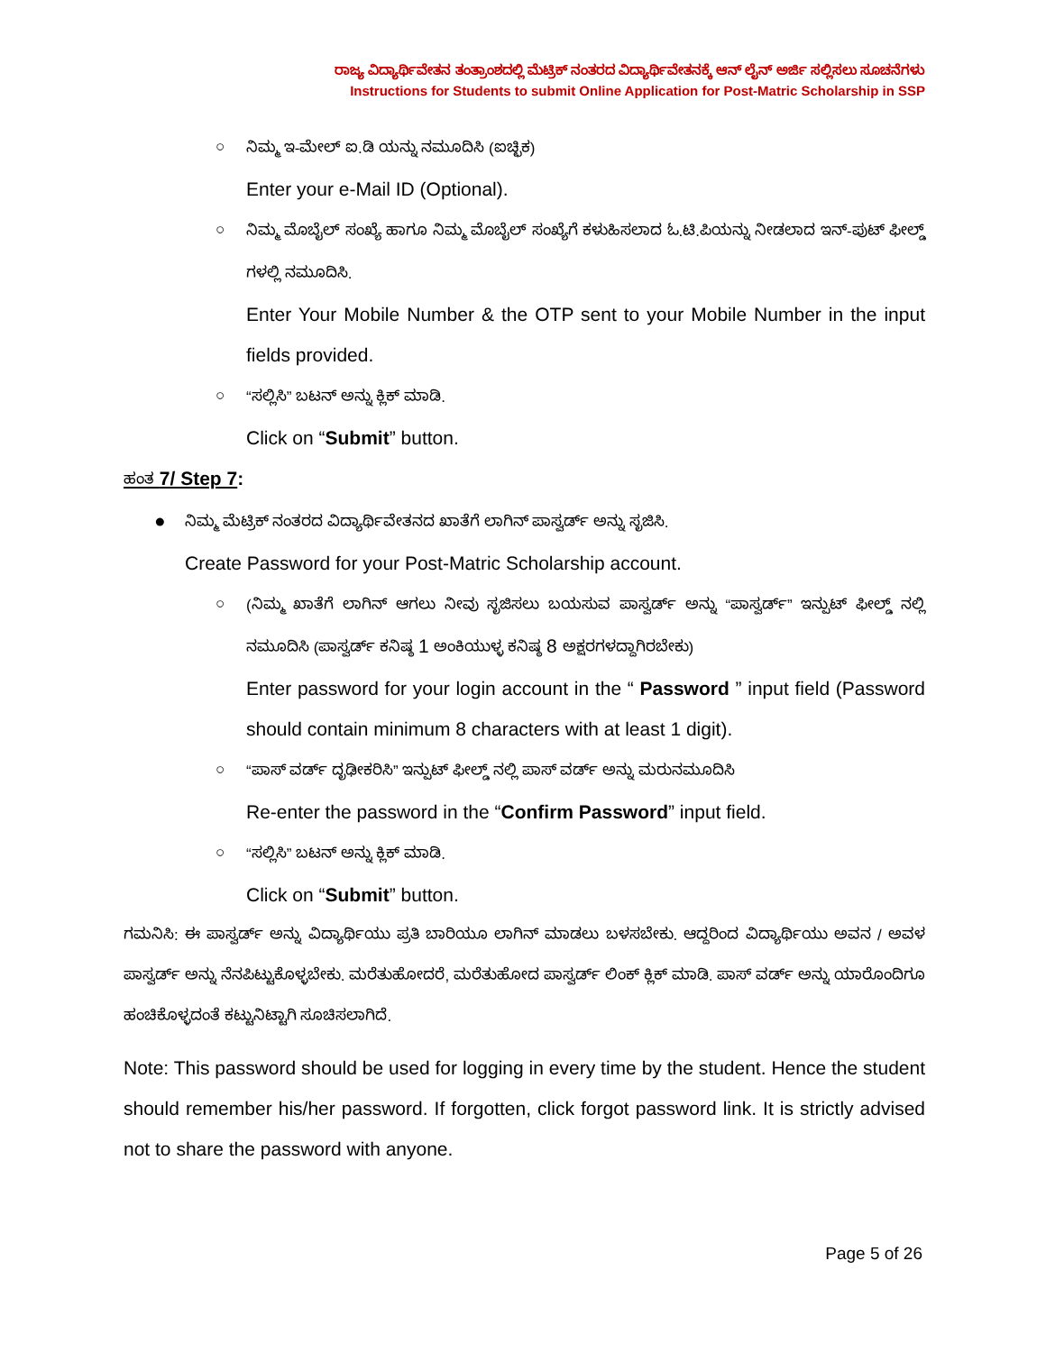ರಾಜ್ಯ ವಿದ್ಯಾರ್ಥಿವೇತನ ತಂತ್ರಾಂಶದಲ್ಲಿ ಮೆಟ್ರಿಕ್ ನಂತರದ ವಿದ್ಯಾರ್ಥಿವೇತನಕ್ಕೆ ಆನ್ ಲೈನ್ ಅರ್ಜಿ ಸಲ್ಲಿಸಲು ಸೂಚನೆಗಳು
Instructions for Students to submit Online Application for Post-Matric Scholarship in SSP
○ ನಿಮ್ಮ ಇ-ಮೇಲ್ ಐ.ಡಿ ಯನ್ನು ನಮೂದಿಸಿ (ಐಚ್ಛಿಕ)
Enter your e-Mail ID (Optional).
○ ನಿಮ್ಮ ಮೊಬೈಲ್ ಸಂಖ್ಯೆ ಹಾಗೂ ನಿಮ್ಮ ಮೊಬೈಲ್ ಸಂಖ್ಯೆಗೆ ಕಳುಹಿಸಲಾದ ಓ.ಟಿ.ಪಿಯನ್ನು ನೀಡಲಾದ ಇನ್-ಪುಟ್ ಫೀಲ್ಡ್ ಗಳಲ್ಲಿ ನಮೂದಿಸಿ.
Enter Your Mobile Number & the OTP sent to your Mobile Number in the input fields provided.
○ “ಸಲ್ಲಿಸಿ” ಬಟನ್ ಅನ್ನು ಕ್ಲಿಕ್ ಮಾಡಿ.
Click on “Submit” button.
ಹಂತ 7/ Step 7:
● ನಿಮ್ಮ ಮೆಟ್ರಿಕ್ ನಂತರದ ವಿದ್ಯಾರ್ಥಿವೇತನದ ಖಾತೆಗೆ ಲಾಗಿನ್ ಪಾಸ್ವರ್ಡ್ ಅನ್ನು ಸೃಜಿಸಿ.
Create Password for your Post-Matric Scholarship account.
○ (ನಿಮ್ಮ ಖಾತೆಗೆ ಲಾಗಿನ್ ಆಗಲು ನೀವು ಸೃಜಿಸಲು ಬಯಸುವ ಪಾಸ್ವರ್ಡ್ ಅನ್ನು “ಪಾಸ್ವರ್ಡ್” ಇನ್ಪುಟ್ ಫೀಲ್ಡ್ ನಲ್ಲಿ ನಮೂದಿಸಿ (ಪಾಸ್ವರ್ಡ್ ಕನಿಷ್ಠ 1 ಅಂಕಿಯುಳ್ಳ ಕನಿಷ್ಠ 8 ಅಕ್ಷರಗಳದ್ದಾಗಿರಬೇಕು)
Enter password for your login account in the “ Password ” input field (Password should contain minimum 8 characters with at least 1 digit).
○ “ಪಾಸ್ ವರ್ಡ್ ದೃಢೀಕರಿಸಿ” ಇನ್ಪುಟ್ ಫೀಲ್ಡ್ ನಲ್ಲಿ ಪಾಸ್ ವರ್ಡ್ ಅನ್ನು ಮರುನಮೂದಿಸಿ
Re-enter the password in the “Confirm Password” input field.
○ “ಸಲ್ಲಿಸಿ” ಬಟನ್ ಅನ್ನು ಕ್ಲಿಕ್ ಮಾಡಿ.
Click on “Submit” button.
ಗಮನಿಸಿ: ಈ ಪಾಸ್ವರ್ಡ್ ಅನ್ನು ವಿದ್ಯಾರ್ಥಿಯು ಪ್ರತಿ ಬಾರಿಯೂ ಲಾಗಿನ್ ಮಾಡಲು ಬಳಸಬೇಕು. ಆದ್ದರಿಂದ ವಿದ್ಯಾರ್ಥಿಯು ಅವನ / ಅವಳ ಪಾಸ್ವರ್ಡ್ ಅನ್ನು ನೆನಪಿಟ್ಟುಕೊಳ್ಳಬೇಕು. ಮರೆತುಹೋದರೆ, ಮರೆತುಹೋದ ಪಾಸ್ವರ್ಡ್ ಲಿಂಕ್ ಕ್ಲಿಕ್ ಮಾಡಿ. ಪಾಸ್ ವರ್ಡ್ ಅನ್ನು ಯಾರೊಂದಿಗೂ ಹಂಚಿಕೊಳ್ಳದಂತೆ ಕಟ್ಟುನಿಟ್ಟಾಗಿ ಸೂಚಿಸಲಾಗಿದೆ.
Note: This password should be used for logging in every time by the student. Hence the student should remember his/her password. If forgotten, click forgot password link. It is strictly advised not to share the password with anyone.
Page 5 of 26